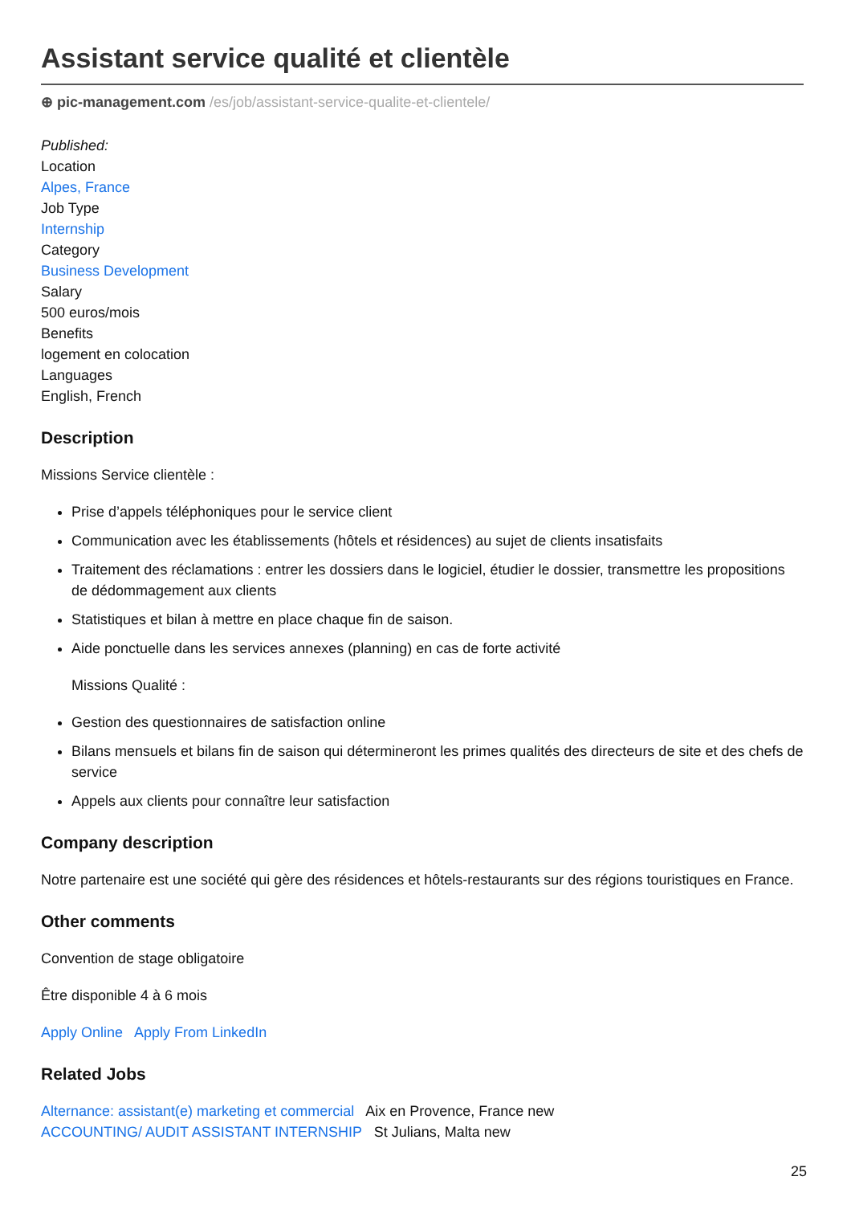Assistant service qualité et clientèle
⊕ pic-management.com /es/job/assistant-service-qualite-et-clientele/
Published:
Location
Alpes, France
Job Type
Internship
Category
Business Development
Salary
500 euros/mois
Benefits
logement en colocation
Languages
English, French
Description
Missions Service clientèle :
Prise d’appels téléphoniques pour le service client
Communication avec les établissements (hôtels et résidences) au sujet de clients insatisfaits
Traitement des réclamations : entrer les dossiers dans le logiciel, étudier le dossier, transmettre les propositions de dédommagement aux clients
Statistiques et bilan à mettre en place chaque fin de saison.
Aide ponctuelle dans les services annexes (planning) en cas de forte activité
Missions Qualité :
Gestion des questionnaires de satisfaction online
Bilans mensuels et bilans fin de saison qui détermineront les primes qualités des directeurs de site et des chefs de service
Appels aux clients pour connaître leur satisfaction
Company description
Notre partenaire est une société qui gère des résidences et hôtels-restaurants sur des régions touristiques en France.
Other comments
Convention de stage obligatoire
Être disponible 4 à 6 mois
Apply Online Apply From LinkedIn
Related Jobs
Alternance: assistant(e) marketing et commercial Aix en Provence, France new
ACCOUNTING/ AUDIT ASSISTANT INTERNSHIP St Julians, Malta new
25